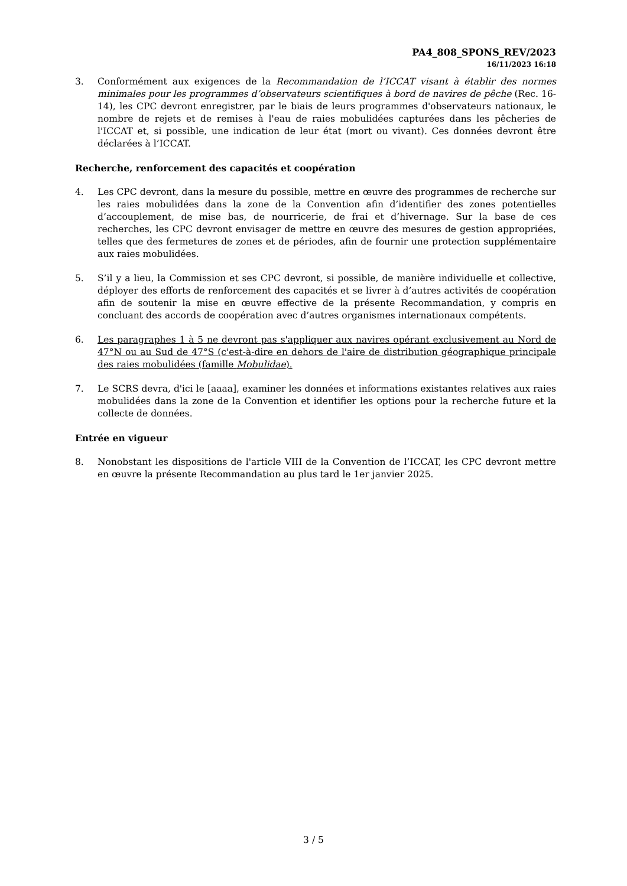PA4_808_SPONS_REV/2023
16/11/2023 16:18
3. Conformément aux exigences de la Recommandation de l’ICCAT visant à établir des normes minimales pour les programmes d’observateurs scientifiques à bord de navires de pêche (Rec. 16-14), les CPC devront enregistrer, par le biais de leurs programmes d'observateurs nationaux, le nombre de rejets et de remises à l'eau de raies mobulidées capturées dans les pêcheries de l'ICCAT et, si possible, une indication de leur état (mort ou vivant). Ces données devront être déclarées à l’ICCAT.
Recherche, renforcement des capacités et coopération
4. Les CPC devront, dans la mesure du possible, mettre en œuvre des programmes de recherche sur les raies mobulidées dans la zone de la Convention afin d’identifier des zones potentielles d’accouplement, de mise bas, de nourricerie, de frai et d’hivernage. Sur la base de ces recherches, les CPC devront envisager de mettre en œuvre des mesures de gestion appropriées, telles que des fermetures de zones et de périodes, afin de fournir une protection supplémentaire aux raies mobulidées.
5. S’il y a lieu, la Commission et ses CPC devront, si possible, de manière individuelle et collective, déployer des efforts de renforcement des capacités et se livrer à d’autres activités de coopération afin de soutenir la mise en œuvre effective de la présente Recommandation, y compris en concluant des accords de coopération avec d’autres organismes internationaux compétents.
6. Les paragraphes 1 à 5 ne devront pas s'appliquer aux navires opérant exclusivement au Nord de 47°N ou au Sud de 47°S (c'est-à-dire en dehors de l'aire de distribution géographique principale des raies mobulidées (famille Mobulidae).
7. Le SCRS devra, d'ici le [aaaa], examiner les données et informations existantes relatives aux raies mobulidées dans la zone de la Convention et identifier les options pour la recherche future et la collecte de données.
Entrée en vigueur
8. Nonobstant les dispositions de l'article VIII de la Convention de l’ICCAT, les CPC devront mettre en œuvre la présente Recommandation au plus tard le 1er janvier 2025.
3 / 5